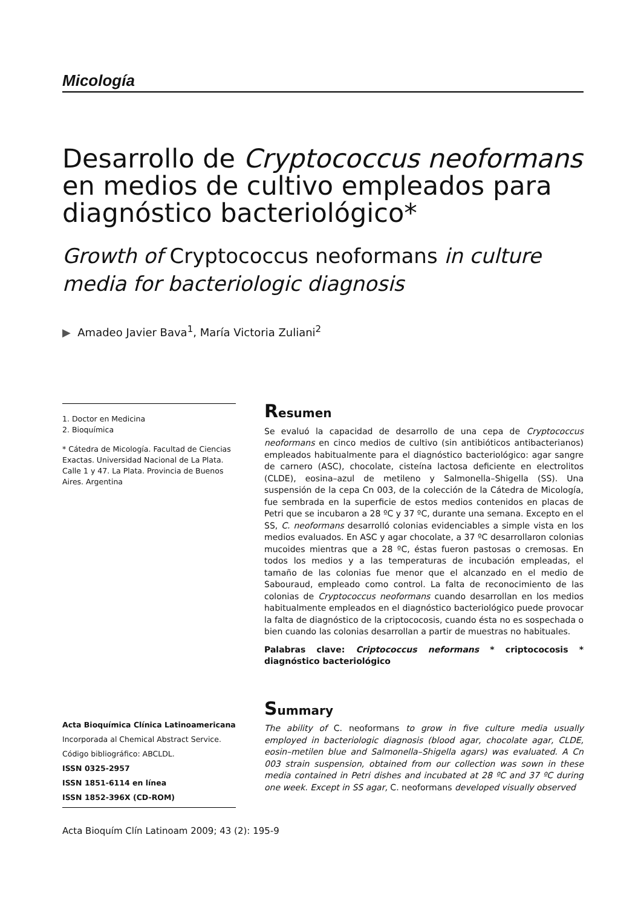Micología
Desarrollo de Cryptococcus neoformans
en medios de cultivo empleados para
diagnóstico bacteriológico*
Growth of Cryptococcus neoformans in culture
media for bacteriologic diagnosis
▶ Amadeo Javier Bava<sup>1</sup>, María Victoria Zuliani<sup>2</sup>
1. Doctor en Medicina
2. Bioquímica
* Cátedra de Micología. Facultad de Ciencias Exactas. Universidad Nacional de La Plata. Calle 1 y 47. La Plata. Provincia de Buenos Aires. Argentina
Resumen
Se evaluó la capacidad de desarrollo de una cepa de Cryptococcus neoformans en cinco medios de cultivo (sin antibióticos antibacterianos) empleados habitualmente para el diagnóstico bacteriológico: agar sangre de carnero (ASC), chocolate, cisteína lactosa deficiente en electrolitos (CLDE), eosina–azul de metileno y Salmonella–Shigella (SS). Una suspensión de la cepa Cn 003, de la colección de la Cátedra de Micología, fue sembrada en la superficie de estos medios contenidos en placas de Petri que se incubaron a 28 ºC y 37 ºC, durante una semana. Excepto en el SS, C. neoformans desarrolló colonias evidenciables a simple vista en los medios evaluados. En ASC y agar chocolate, a 37 ºC desarrollaron colonias mucoides mientras que a 28 ºC, éstas fueron pastosas o cremosas. En todos los medios y a las temperaturas de incubación empleadas, el tamaño de las colonias fue menor que el alcanzado en el medio de Sabouraud, empleado como control. La falta de reconocimiento de las colonias de Cryptococcus neoformans cuando desarrollan en los medios habitualmente empleados en el diagnóstico bacteriológico puede provocar la falta de diagnóstico de la criptococosis, cuando ésta no es sospechada o bien cuando las colonias desarrollan a partir de muestras no habituales.
Palabras clave: Criptococcus neformans * criptococosis * diagnóstico bacteriológico
Summary
The ability of C. neoformans to grow in five culture media usually employed in bacteriologic diagnosis (blood agar, chocolate agar, CLDE, eosin–metilen blue and Salmonella–Shigella agars) was evaluated. A Cn 003 strain suspension, obtained from our collection was sown in these media contained in Petri dishes and incubated at 28 ºC and 37 ºC during one week. Except in SS agar, C. neoformans developed visually observed
Acta Bioquímica Clínica Latinoamericana
Incorporada al Chemical Abstract Service.
Código bibliográfico: ABCLDL.
ISSN 0325-2957
ISSN 1851-6114 en línea
ISSN 1852-396X (CD-ROM)
Acta Bioquím Clín Latinoam 2009; 43 (2): 195-9